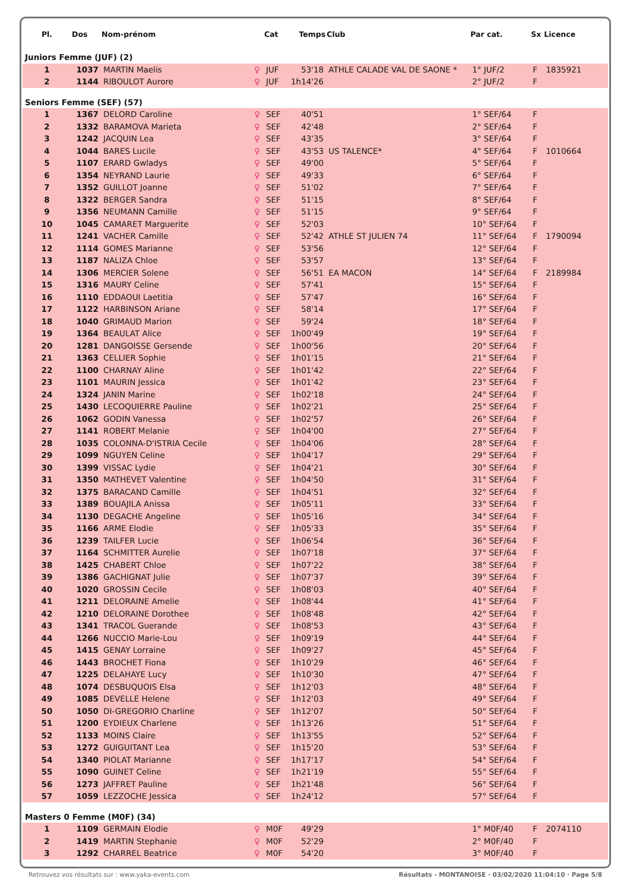| Pl. | Dos | Nom-prénom | | Cat | Temps | Club | Par cat. | Sx | Licence |
| --- | --- | --- | --- | --- | --- | --- | --- | --- | --- |
| Juniors Femme (JUF) (2) | | | | | | | | | |
| 1 | 1037 | MARTIN Maelis | ♀ | JUF | 53'18 | ATHLE CALADE VAL DE SAONE * | 1° JUF/2 | F | 1835921 |
| 2 | 1144 | RIBOULOT Aurore | ♀ | JUF | 1h14'26 | | 2° JUF/2 | F | |
| Seniors Femme (SEF) (57) | | | | | | | | | |
| 1 | 1367 | DELORD Caroline | ♀ | SEF | 40'51 | | 1° SEF/64 | F | |
| 2 | 1332 | BARAMOVA Marieta | ♀ | SEF | 42'48 | | 2° SEF/64 | F | |
| 3 | 1242 | JACQUIN Lea | ♀ | SEF | 43'35 | | 3° SEF/64 | F | |
| 4 | 1044 | BARES Lucile | ♀ | SEF | 43'53 | US TALENCE* | 4° SEF/64 | F | 1010664 |
| 5 | 1107 | ERARD Gwladys | ♀ | SEF | 49'00 | | 5° SEF/64 | F | |
| 6 | 1354 | NEYRAND Laurie | ♀ | SEF | 49'33 | | 6° SEF/64 | F | |
| 7 | 1352 | GUILLOT Joanne | ♀ | SEF | 51'02 | | 7° SEF/64 | F | |
| 8 | 1322 | BERGER Sandra | ♀ | SEF | 51'15 | | 8° SEF/64 | F | |
| 9 | 1356 | NEUMANN Camille | ♀ | SEF | 51'15 | | 9° SEF/64 | F | |
| 10 | 1045 | CAMARET Marguerite | ♀ | SEF | 52'03 | | 10° SEF/64 | F | |
| 11 | 1241 | VACHER Camille | ♀ | SEF | 52'42 | ATHLE ST JULIEN 74 | 11° SEF/64 | F | 1790094 |
| 12 | 1114 | GOMES Marianne | ♀ | SEF | 53'56 | | 12° SEF/64 | F | |
| 13 | 1187 | NALIZA Chloe | ♀ | SEF | 53'57 | | 13° SEF/64 | F | |
| 14 | 1306 | MERCIER Solene | ♀ | SEF | 56'51 | EA MACON | 14° SEF/64 | F | 2189984 |
| 15 | 1316 | MAURY Celine | ♀ | SEF | 57'41 | | 15° SEF/64 | F | |
| 16 | 1110 | EDDAOUI Laetitia | ♀ | SEF | 57'47 | | 16° SEF/64 | F | |
| 17 | 1122 | HARBINSON Ariane | ♀ | SEF | 58'14 | | 17° SEF/64 | F | |
| 18 | 1040 | GRIMAUD Marion | ♀ | SEF | 59'24 | | 18° SEF/64 | F | |
| 19 | 1364 | BEAULAT Alice | ♀ | SEF | 1h00'49 | | 19° SEF/64 | F | |
| 20 | 1281 | DANGOISSE Gersende | ♀ | SEF | 1h00'56 | | 20° SEF/64 | F | |
| 21 | 1363 | CELLIER Sophie | ♀ | SEF | 1h01'15 | | 21° SEF/64 | F | |
| 22 | 1100 | CHARNAY Aline | ♀ | SEF | 1h01'42 | | 22° SEF/64 | F | |
| 23 | 1101 | MAURIN Jessica | ♀ | SEF | 1h01'42 | | 23° SEF/64 | F | |
| 24 | 1324 | JANIN Marine | ♀ | SEF | 1h02'18 | | 24° SEF/64 | F | |
| 25 | 1430 | LECOQUIERRE Pauline | ♀ | SEF | 1h02'21 | | 25° SEF/64 | F | |
| 26 | 1062 | GODIN Vanessa | ♀ | SEF | 1h02'57 | | 26° SEF/64 | F | |
| 27 | 1141 | ROBERT Melanie | ♀ | SEF | 1h04'00 | | 27° SEF/64 | F | |
| 28 | 1035 | COLONNA-D'ISTRIA Cecile | ♀ | SEF | 1h04'06 | | 28° SEF/64 | F | |
| 29 | 1099 | NGUYEN Celine | ♀ | SEF | 1h04'17 | | 29° SEF/64 | F | |
| 30 | 1399 | VISSAC Lydie | ♀ | SEF | 1h04'21 | | 30° SEF/64 | F | |
| 31 | 1350 | MATHEVET Valentine | ♀ | SEF | 1h04'50 | | 31° SEF/64 | F | |
| 32 | 1375 | BARACAND Camille | ♀ | SEF | 1h04'51 | | 32° SEF/64 | F | |
| 33 | 1389 | BOUAJILA Anissa | ♀ | SEF | 1h05'11 | | 33° SEF/64 | F | |
| 34 | 1130 | DEGACHE Angeline | ♀ | SEF | 1h05'16 | | 34° SEF/64 | F | |
| 35 | 1166 | ARME Elodie | ♀ | SEF | 1h05'33 | | 35° SEF/64 | F | |
| 36 | 1239 | TAILFER Lucie | ♀ | SEF | 1h06'54 | | 36° SEF/64 | F | |
| 37 | 1164 | SCHMITTER Aurelie | ♀ | SEF | 1h07'18 | | 37° SEF/64 | F | |
| 38 | 1425 | CHABERT Chloe | ♀ | SEF | 1h07'22 | | 38° SEF/64 | F | |
| 39 | 1386 | GACHIGNAT Julie | ♀ | SEF | 1h07'37 | | 39° SEF/64 | F | |
| 40 | 1020 | GROSSIN Cecile | ♀ | SEF | 1h08'03 | | 40° SEF/64 | F | |
| 41 | 1211 | DELORAINE Amelie | ♀ | SEF | 1h08'44 | | 41° SEF/64 | F | |
| 42 | 1210 | DELORAINE Dorothee | ♀ | SEF | 1h08'48 | | 42° SEF/64 | F | |
| 43 | 1341 | TRACOL Guerande | ♀ | SEF | 1h08'53 | | 43° SEF/64 | F | |
| 44 | 1266 | NUCCIO Marie-Lou | ♀ | SEF | 1h09'19 | | 44° SEF/64 | F | |
| 45 | 1415 | GENAY Lorraine | ♀ | SEF | 1h09'27 | | 45° SEF/64 | F | |
| 46 | 1443 | BROCHET Fiona | ♀ | SEF | 1h10'29 | | 46° SEF/64 | F | |
| 47 | 1225 | DELAHAYE Lucy | ♀ | SEF | 1h10'30 | | 47° SEF/64 | F | |
| 48 | 1074 | DESBUQUOIS Elsa | ♀ | SEF | 1h12'03 | | 48° SEF/64 | F | |
| 49 | 1085 | DEVELLE Helene | ♀ | SEF | 1h12'03 | | 49° SEF/64 | F | |
| 50 | 1050 | DI-GREGORIO Charline | ♀ | SEF | 1h12'07 | | 50° SEF/64 | F | |
| 51 | 1200 | EYDIEUX Charlene | ♀ | SEF | 1h13'26 | | 51° SEF/64 | F | |
| 52 | 1133 | MOINS Claire | ♀ | SEF | 1h13'55 | | 52° SEF/64 | F | |
| 53 | 1272 | GUIGUITANT Lea | ♀ | SEF | 1h15'20 | | 53° SEF/64 | F | |
| 54 | 1340 | PIOLAT Marianne | ♀ | SEF | 1h17'17 | | 54° SEF/64 | F | |
| 55 | 1090 | GUINET Celine | ♀ | SEF | 1h21'19 | | 55° SEF/64 | F | |
| 56 | 1273 | JAFFRET Pauline | ♀ | SEF | 1h21'48 | | 56° SEF/64 | F | |
| 57 | 1059 | LEZZOCHE Jessica | ♀ | SEF | 1h24'12 | | 57° SEF/64 | F | |
| Masters 0 Femme (M0F) (34) | | | | | | | | | |
| 1 | 1109 | GERMAIN Elodie | ♀ | M0F | 49'29 | | 1° M0F/40 | F | 2074110 |
| 2 | 1419 | MARTIN Stephanie | ♀ | M0F | 52'29 | | 2° M0F/40 | F | |
| 3 | 1292 | CHARREL Beatrice | ♀ | M0F | 54'20 | | 3° M0F/40 | F | |
Retrouvez vos résultats sur : www.yaka-events.com Résultats - MONTANOISE · 03/02/2020 11:04:10 · Page 5/8